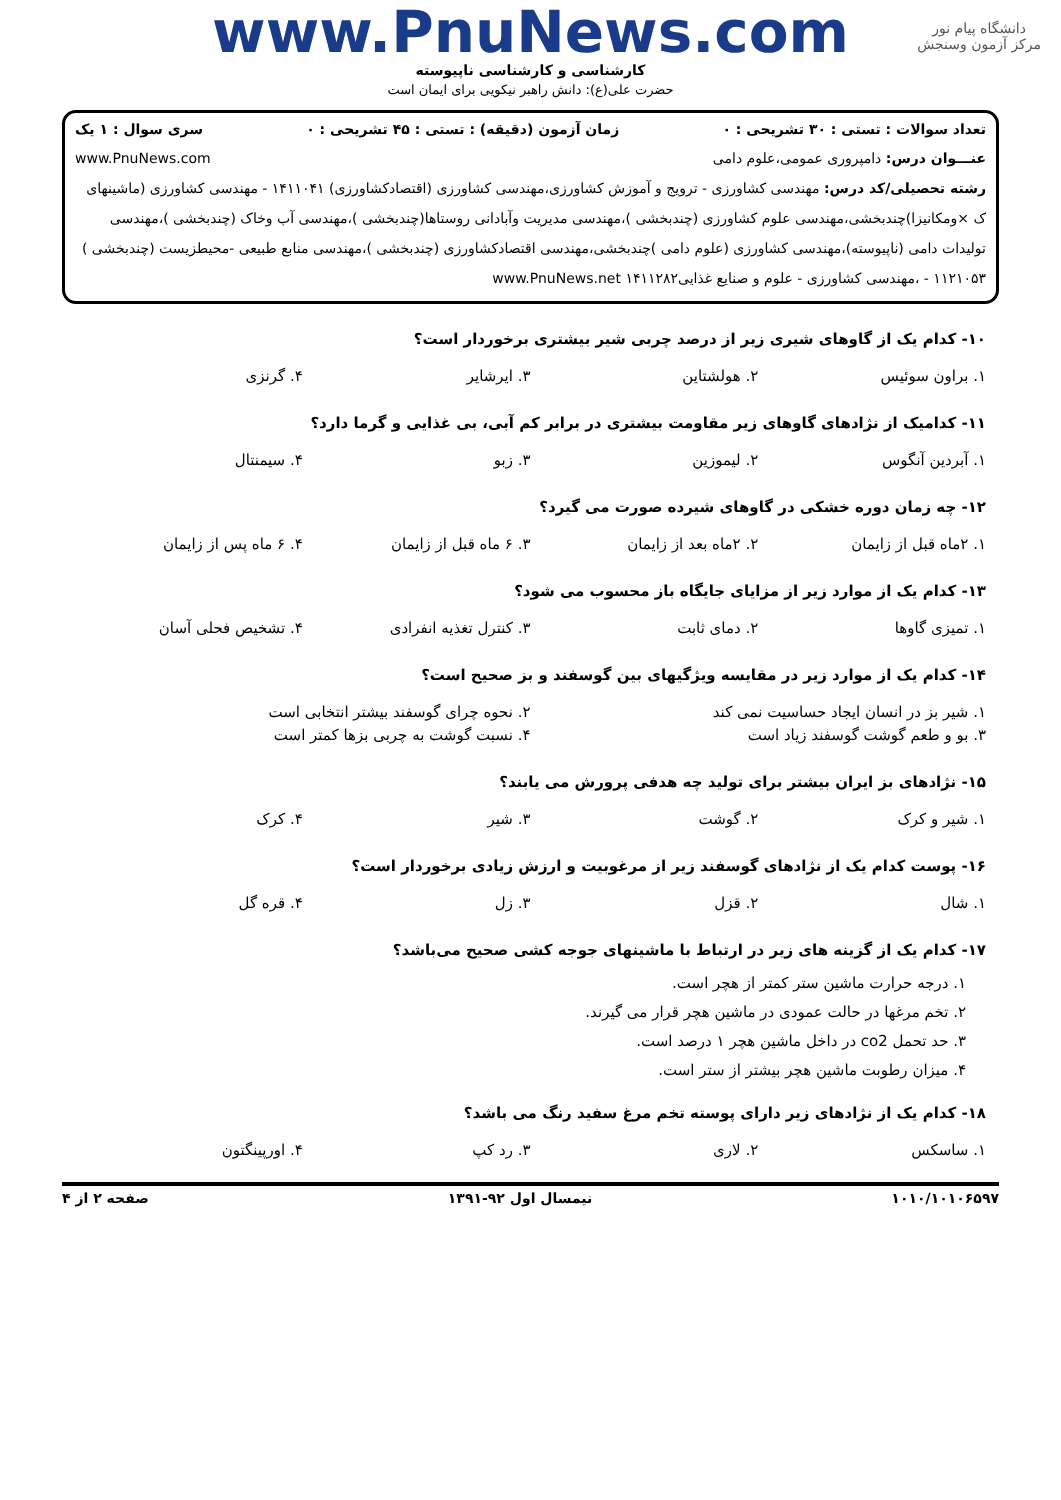دانشگاه پیام نور
مرکز آزمون وسنجش
www.PnuNews.com
کارشناسی و کارشناسی ناپیوسته
حضرت علی(ع): دانش راهبر نیکویی برای ایمان است
تعداد سوالات : تستی : ۳۰ تشریحی : ۰ زمان آزمون (دقیقه) : تستی : ۴۵ تشریحی : ۰ سری سوال : ۱ یک
عنـــوان درس: دامپروری عمومی،علوم دامی www.PnuNews.com
رشته تحصیلی/کد درس: مهندسی کشاورزی - ترویج و آموزش کشاورزی،مهندسی کشاورزی (اقتصادکشاورزی) ۱۴۱۱۰۴۱ - مهندسی کشاورزی (ماشینهای ک ×ومکانیزا)چندبخشی،مهندسی علوم کشاورزی (چندبخشی )،مهندسی مدیریت وآبادانی روستاها(چندبخشی )،مهندسی آب وخاک (چندبخشی )،مهندسی تولیدات دامی (ناپیوسته)،مهندسی کشاورزی (علوم دامی )چندبخشی،مهندسی اقتصادکشاورزی (چندبخشی )،مهندسی منابع طبیعی -محیطزیست (چندبخشی ) ۱۱۲۱۰۵۳ - ،مهندسی کشاورزی - علوم و صنایع غذایی۱۴۱۱۲۸۲ www.PnuNews.net
۱۰- کدام یک از گاوهای شیری زیر از درصد چربی شیر بیشتری برخوردار است؟
| ۱. براون سوئیس | ۲. هولشتاین | ۳. ایرشایر | ۴. گرنزی |
۱۱- کدامیک از نژادهای گاوهای زیر مقاومت بیشتری در برابر کم آبی، بی غذایی و گرما دارد؟
| ۱. آبردین آنگوس | ۲. لیموزین | ۳. زبو | ۴. سیمنتال |
۱۲- چه زمان دوره خشکی در گاوهای شیرده صورت می گیرد؟
| ۱. ۲ماه قبل از زایمان | ۲. ۲ماه بعد از زایمان | ۳. ۶ ماه قبل از زایمان | ۴. ۶ ماه پس از زایمان |
۱۳- کدام یک از موارد زیر از مزایای جایگاه باز محسوب می شود؟
| ۱. تمیزی گاوها | ۲. دمای ثابت | ۳. کنترل تغذیه انفرادی | ۴. تشخیص فحلی آسان |
۱۴- کدام یک از موارد زیر در مقایسه ویژگیهای بین گوسفند و بز صحیح است؟
| ۱. شیر بز در انسان ایجاد حساسیت نمی کند | ۲. نحوه چرای گوسفند بیشتر انتخابی است |
| ۳. بو و طعم گوشت گوسفند زیاد است | ۴. نسبت گوشت به چربی بزها کمتر است |
۱۵- نژادهای بز ایران بیشتر برای تولید چه هدفی پرورش می یابند؟
| ۱. شیر و کرک | ۲. گوشت | ۳. شیر | ۴. کرک |
۱۶- پوست کدام یک از نژادهای گوسفند زیر از مرغوبیت و ارزش زیادی برخوردار است؟
| ۱. شال | ۲. قزل | ۳. زل | ۴. قره گل |
۱۷- کدام یک از گزینه های زیر در ارتباط با ماشینهای جوجه کشی صحیح می‌باشد؟
۱. درجه حرارت ماشین ستر کمتر از هچر است.
۲. تخم مرغها در حالت عمودی در ماشین هچر قرار می گیرند.
۳. حد تحمل co2 در داخل ماشین هچر ۱ درصد است.
۴. میزان رطوبت ماشین هچر بیشتر از ستر است.
۱۸- کدام یک از نژادهای زیر دارای پوسته تخم مرغ سفید رنگ می باشد؟
| ۱. ساسکس | ۲. لاری | ۳. رد کپ | ۴. اورپینگتون |
۱۰۱۰/۱۰۱۰۶۵۹۷ نیمسال اول ۹۲-۱۳۹۱ صفحه ۲ از ۴